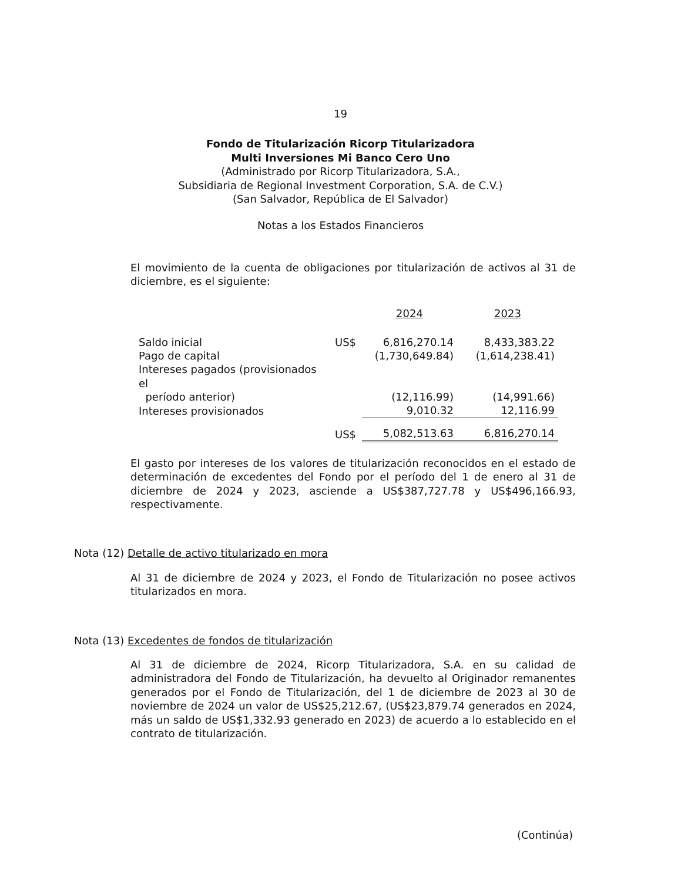19
Fondo de Titularización Ricorp Titularizadora
Multi Inversiones Mi Banco Cero Uno
(Administrado por Ricorp Titularizadora, S.A.,
Subsidiaria de Regional Investment Corporation, S.A. de C.V.)
(San Salvador, República de El Salvador)
Notas a los Estados Financieros
El movimiento de la cuenta de obligaciones por titularización de activos al 31 de diciembre, es el siguiente:
| | | 2024 | 2023 |
| --- | --- | --- | --- |
| Saldo inicial | US$ | 6,816,270.14 | 8,433,383.22 |
| Pago de capital | | (1,730,649.84) | (1,614,238.41) |
| Intereses pagados (provisionados el período anterior) | | (12,116.99) | (14,991.66) |
| Intereses provisionados | | 9,010.32 | 12,116.99 |
| | US$ | 5,082,513.63 | 6,816,270.14 |
El gasto por intereses de los valores de titularización reconocidos en el estado de determinación de excedentes del Fondo por el período del 1 de enero al 31 de diciembre de 2024 y 2023, asciende a US$387,727.78 y US$496,166.93, respectivamente.
Nota (12) Detalle de activo titularizado en mora
Al 31 de diciembre de 2024 y 2023, el Fondo de Titularización no posee activos titularizados en mora.
Nota (13) Excedentes de fondos de titularización
Al 31 de diciembre de 2024, Ricorp Titularizadora, S.A. en su calidad de administradora del Fondo de Titularización, ha devuelto al Originador remanentes generados por el Fondo de Titularización, del 1 de diciembre de 2023 al 30 de noviembre de 2024 un valor de US$25,212.67, (US$23,879.74 generados en 2024, más un saldo de US$1,332.93 generado en 2023) de acuerdo a lo establecido en el contrato de titularización.
(Continúa)